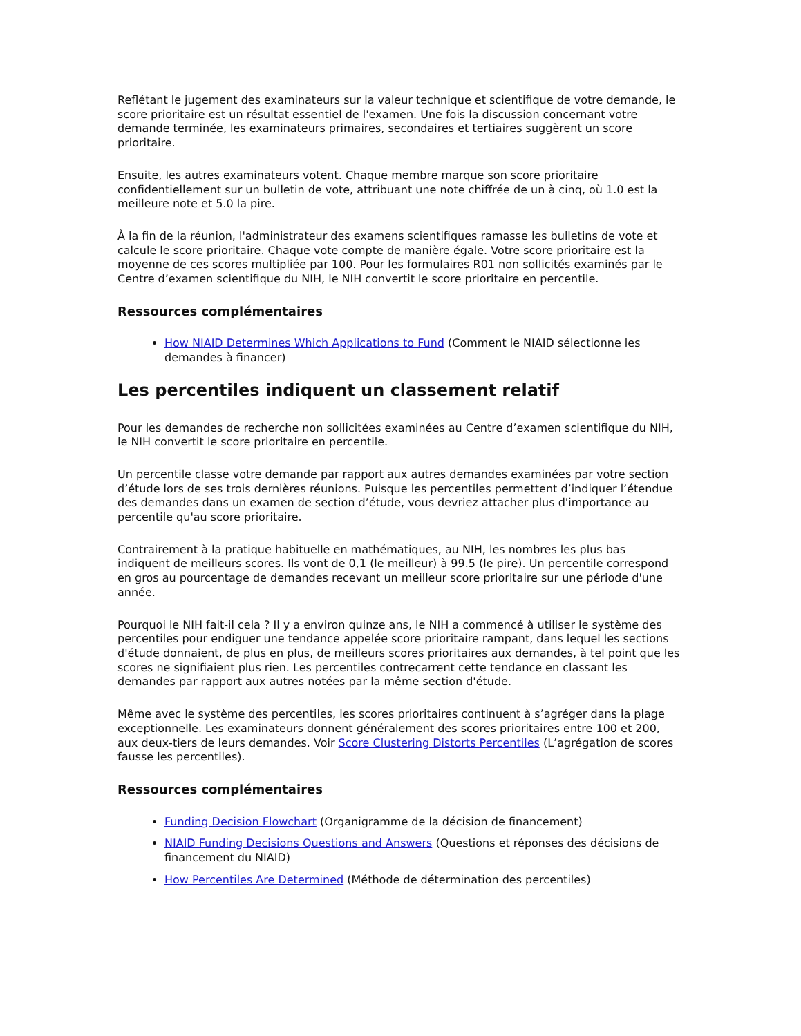Reflétant le jugement des examinateurs sur la valeur technique et scientifique de votre demande, le score prioritaire est un résultat essentiel de l'examen. Une fois la discussion concernant votre demande terminée, les examinateurs primaires, secondaires et tertiaires suggèrent un score prioritaire.
Ensuite, les autres examinateurs votent. Chaque membre marque son score prioritaire confidentiellement sur un bulletin de vote, attribuant une note chiffrée de un à cinq, où 1.0 est la meilleure note et 5.0 la pire.
À la fin de la réunion, l'administrateur des examens scientifiques ramasse les bulletins de vote et calcule le score prioritaire. Chaque vote compte de manière égale. Votre score prioritaire est la moyenne de ces scores multipliée par 100. Pour les formulaires R01 non sollicités examinés par le Centre d’examen scientifique du NIH, le NIH convertit le score prioritaire en percentile.
Ressources complémentaires
How NIAID Determines Which Applications to Fund (Comment le NIAID sélectionne les demandes à financer)
Les percentiles indiquent un classement relatif
Pour les demandes de recherche non sollicitées examinées au Centre d’examen scientifique du NIH, le NIH convertit le score prioritaire en percentile.
Un percentile classe votre demande par rapport aux autres demandes examinées par votre section d’étude lors de ses trois dernières réunions. Puisque les percentiles permettent d’indiquer l’étendue des demandes dans un examen de section d’étude, vous devriez attacher plus d'importance au percentile qu'au score prioritaire.
Contrairement à la pratique habituelle en mathématiques, au NIH, les nombres les plus bas indiquent de meilleurs scores. Ils vont de 0,1 (le meilleur) à 99.5 (le pire). Un percentile correspond en gros au pourcentage de demandes recevant un meilleur score prioritaire sur une période d'une année.
Pourquoi le NIH fait-il cela ? Il y a environ quinze ans, le NIH a commencé à utiliser le système des percentiles pour endiguer une tendance appelée score prioritaire rampant, dans lequel les sections d'étude donnaient, de plus en plus, de meilleurs scores prioritaires aux demandes, à tel point que les scores ne signifiaient plus rien. Les percentiles contrecarrent cette tendance en classant les demandes par rapport aux autres notées par la même section d'étude.
Même avec le système des percentiles, les scores prioritaires continuent à s’agréger dans la plage exceptionnelle. Les examinateurs donnent généralement des scores prioritaires entre 100 et 200, aux deux-tiers de leurs demandes. Voir Score Clustering Distorts Percentiles (L’agrégation de scores fausse les percentiles).
Ressources complémentaires
Funding Decision Flowchart (Organigramme de la décision de financement)
NIAID Funding Decisions Questions and Answers (Questions et réponses des décisions de financement du NIAID)
How Percentiles Are Determined (Méthode de détermination des percentiles)